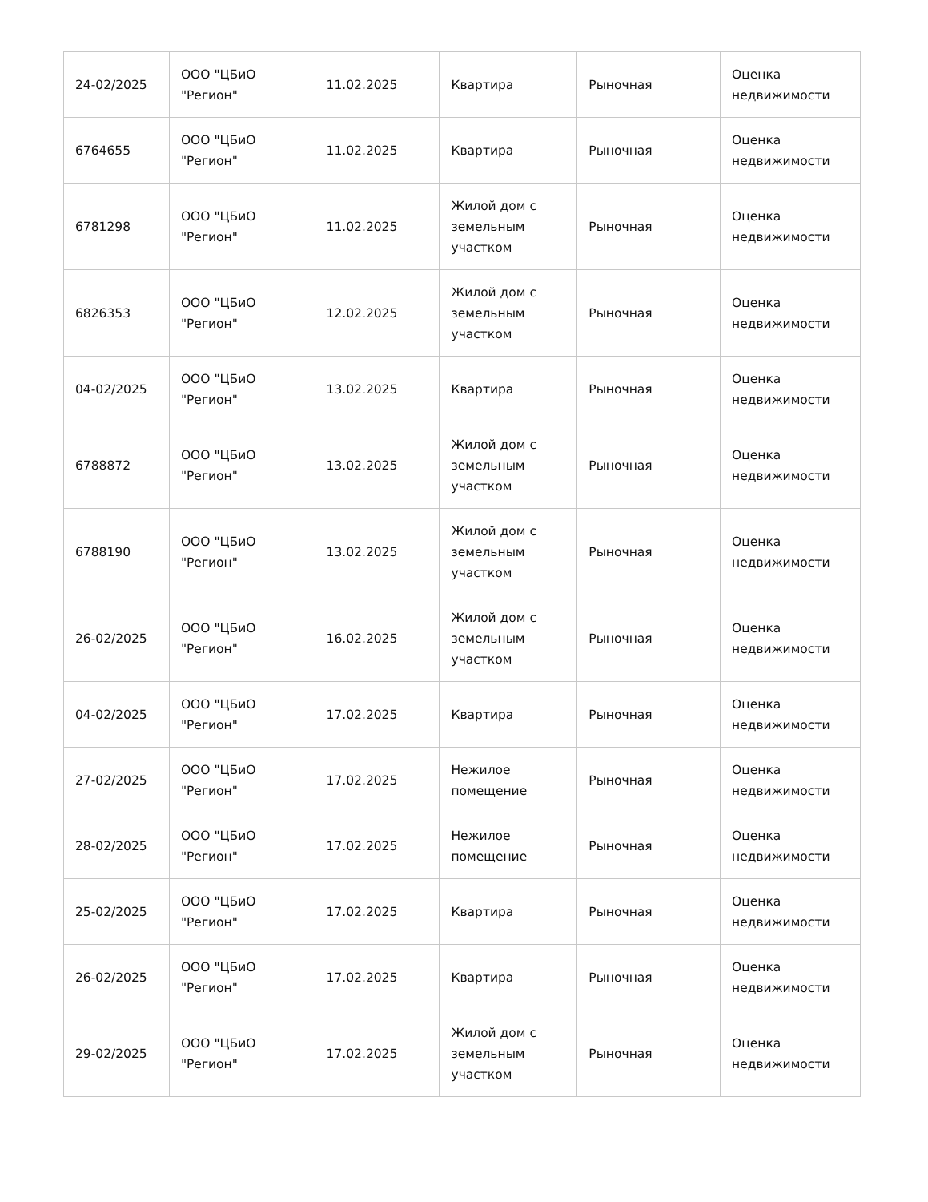| 24-02/2025 | ООО "ЦБиО "Регион" | 11.02.2025 | Квартира | Рыночная | Оценка недвижимости |
| 6764655 | ООО "ЦБиО "Регион" | 11.02.2025 | Квартира | Рыночная | Оценка недвижимости |
| 6781298 | ООО "ЦБиО "Регион" | 11.02.2025 | Жилой дом с земельным участком | Рыночная | Оценка недвижимости |
| 6826353 | ООО "ЦБиО "Регион" | 12.02.2025 | Жилой дом с земельным участком | Рыночная | Оценка недвижимости |
| 04-02/2025 | ООО "ЦБиО "Регион" | 13.02.2025 | Квартира | Рыночная | Оценка недвижимости |
| 6788872 | ООО "ЦБиО "Регион" | 13.02.2025 | Жилой дом с земельным участком | Рыночная | Оценка недвижимости |
| 6788190 | ООО "ЦБиО "Регион" | 13.02.2025 | Жилой дом с земельным участком | Рыночная | Оценка недвижимости |
| 26-02/2025 | ООО "ЦБиО "Регион" | 16.02.2025 | Жилой дом с земельным участком | Рыночная | Оценка недвижимости |
| 04-02/2025 | ООО "ЦБиО "Регион" | 17.02.2025 | Квартира | Рыночная | Оценка недвижимости |
| 27-02/2025 | ООО "ЦБиО "Регион" | 17.02.2025 | Нежилое помещение | Рыночная | Оценка недвижимости |
| 28-02/2025 | ООО "ЦБиО "Регион" | 17.02.2025 | Нежилое помещение | Рыночная | Оценка недвижимости |
| 25-02/2025 | ООО "ЦБиО "Регион" | 17.02.2025 | Квартира | Рыночная | Оценка недвижимости |
| 26-02/2025 | ООО "ЦБиО "Регион" | 17.02.2025 | Квартира | Рыночная | Оценка недвижимости |
| 29-02/2025 | ООО "ЦБиО "Регион" | 17.02.2025 | Жилой дом с земельным участком | Рыночная | Оценка недвижимости |